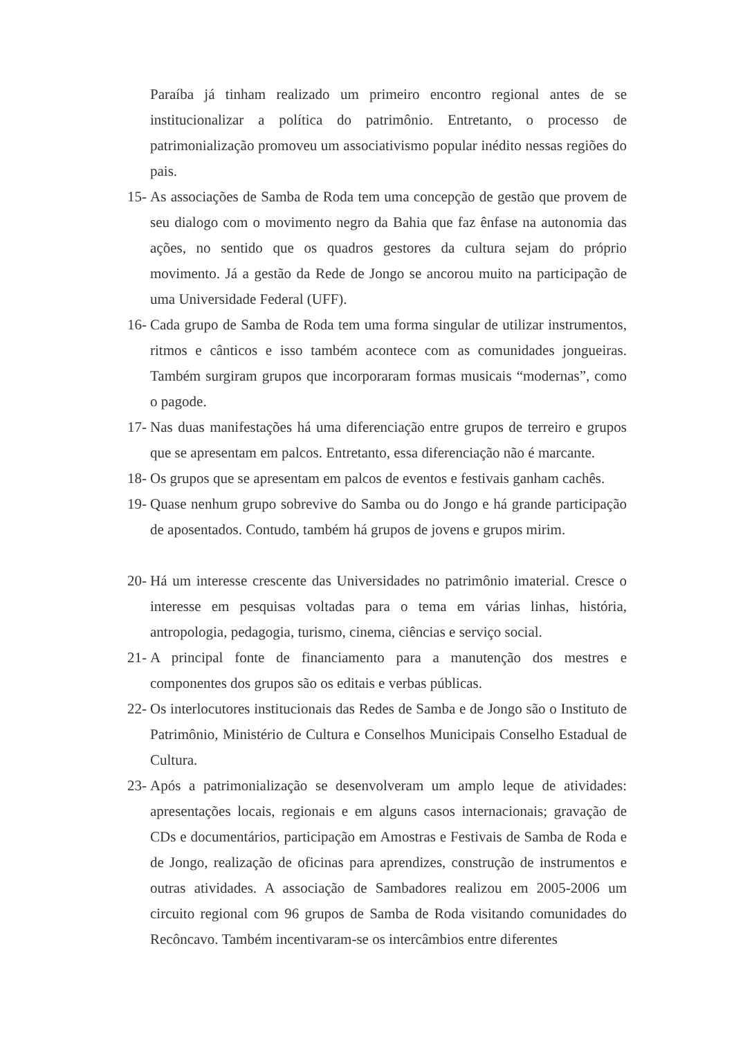Paraíba já tinham realizado um primeiro encontro regional antes de se institucionalizar a política do patrimônio. Entretanto, o processo de patrimonialização promoveu um associativismo popular inédito nessas regiões do pais.
15- As associações de Samba de Roda tem uma concepção de gestão que provem de seu dialogo com o movimento negro da Bahia que faz ênfase na autonomia das ações, no sentido que os quadros gestores da cultura sejam do próprio movimento. Já a gestão da Rede de Jongo se ancorou muito na participação de uma Universidade Federal (UFF).
16- Cada grupo de Samba de Roda tem uma forma singular de utilizar instrumentos, ritmos e cânticos e isso também acontece com as comunidades jongueiras. Também surgiram grupos que incorporaram formas musicais “modernas”, como o pagode.
17- Nas duas manifestações há uma diferenciação entre grupos de terreiro e grupos que se apresentam em palcos. Entretanto, essa diferenciação não é marcante.
18- Os grupos que se apresentam em palcos de eventos e festivais ganham cachês.
19- Quase nenhum grupo sobrevive do Samba ou do Jongo e há grande participação de aposentados. Contudo, também há grupos de jovens e grupos mirim.
20- Há um interesse crescente das Universidades no patrimônio imaterial. Cresce o interesse em pesquisas voltadas para o tema em várias linhas, história, antropologia, pedagogia, turismo, cinema, ciências e serviço social.
21- A principal fonte de financiamento para a manutenção dos mestres e componentes dos grupos são os editais e verbas públicas.
22- Os interlocutores institucionais das Redes de Samba e de Jongo são o Instituto de Patrimônio, Ministério de Cultura e Conselhos Municipais Conselho Estadual de Cultura.
23- Após a patrimonialização se desenvolveram um amplo leque de atividades: apresentações locais, regionais e em alguns casos internacionais; gravação de CDs e documentários, participação em Amostras e Festivais de Samba de Roda e de Jongo, realização de oficinas para aprendizes, construção de instrumentos e outras atividades. A associação de Sambadores realizou em 2005-2006 um circuito regional com 96 grupos de Samba de Roda visitando comunidades do Recôncavo. Também incentivaram-se os intercâmbios entre diferentes